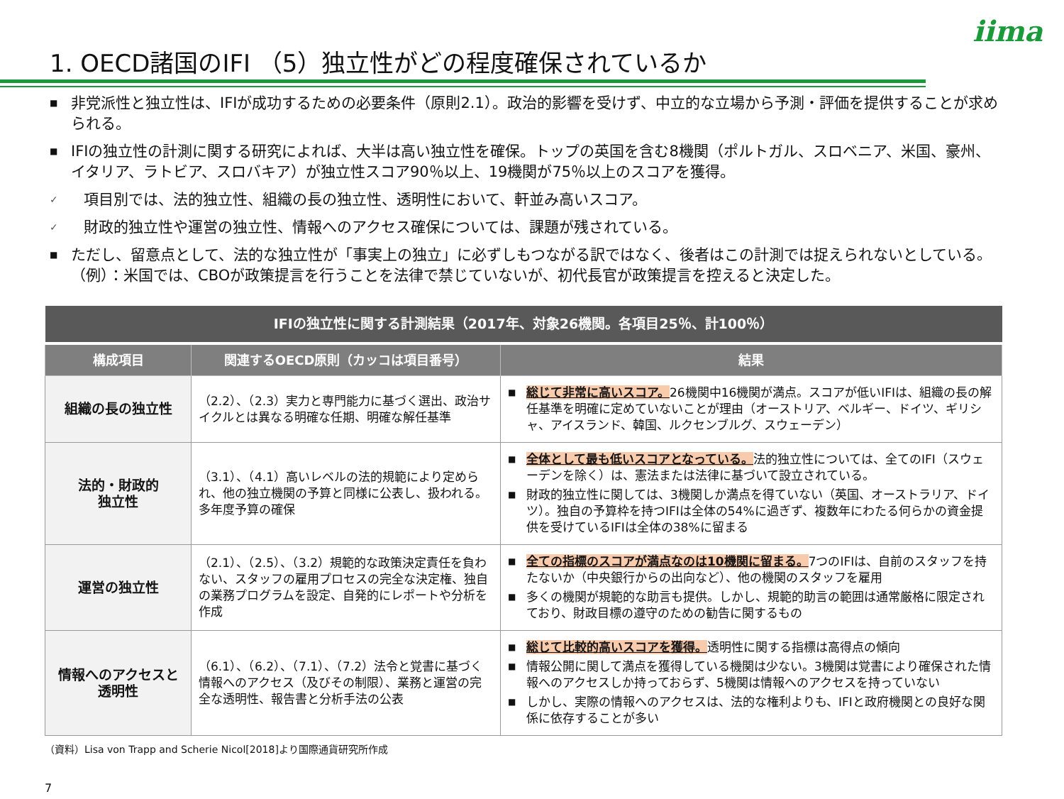iima
1. OECD諸国のIFI （5）独立性がどの程度確保されているか
■ 非党派性と独立性は、IFIが成功するための必要条件（原則2.1）。政治的影響を受けず、中立的な立場から予測・評価を提供することが求められる。
■ IFIの独立性の計測に関する研究によれば、大半は高い独立性を確保。トップの英国を含む8機関（ポルトガル、スロベニア、米国、豪州、イタリア、ラトビア、スロバキア）が独立性スコア90％以上、19機関が75％以上のスコアを獲得。
✓ 項目別では、法的独立性、組織の長の独立性、透明性において、軒並み高いスコア。
✓ 財政的独立性や運営の独立性、情報へのアクセス確保については、課題が残されている。
■ ただし、留意点として、法的な独立性が「事実上の独立」に必ずしもつながる訳ではなく、後者はこの計測では捉えられないとしている。（例）：米国では、CBOが政策提言を行うことを法律で禁じていないが、初代長官が政策提言を控えると決定した。
| IFIの独立性に関する計測結果（2017年、対象26機関。各項目25％、計100％） | | |
| --- | --- | --- |
| 構成項目 | 関連するOECD原則（カッコは項目番号） | 結果 |
| 組織の長の独立性 | （2.2）、（2.3）実力と専門能力に基づく選出、政治サイクルとは異なる明確な任期、明確な解任基準 | ■ 総じて非常に高いスコア。 26機関中16機関が満点。スコアが低いIFIは、組織の長の解任基準を明確に定めていないことが理由（オーストリア、ベルギー、ドイツ、ギリシャ、アイスランド、韓国、ルクセンブルグ、スウェーデン） |
| 法的・財政的 独立性 | （3.1）、（4.1）高いレベルの法的規範により定められ、他の独立機関の予算と同様に公表し、扱われる。多年度予算の確保 | ■ 全体として最も低いスコアとなっている。 法的独立性については、全てのIFI（スウェーデンを除く）は、憲法または法律に基づいて設立されている。 ■ 財政的独立性に関しては、3機関しか満点を得ていない（英国、オーストラリア、ドイツ）。独自の予算枠を持つIFIは全体の54%に過ぎず、複数年にわたる何らかの資金提供を受けているIFIは全体の38%に留まる |
| 運営の独立性 | （2.1）、（2.5）、（3.2）規範的な政策決定責任を負わない、スタッフの雇用プロセスの完全な決定権、独自の業務プログラムを設定、自発的にレポートや分析を作成 | ■ 全ての指標のスコアが満点なのは10機関に留まる。 7つのIFIは、自前のスタッフを持たないか（中央銀行からの出向など）、他の機関のスタッフを雇用 ■ 多くの機関が規範的な助言も提供。しかし、規範的助言の範囲は通常厳格に限定されており、財政目標の遵守のための勧告に関するもの |
| 情報へのアクセスと 透明性 | （6.1）、（6.2）、（7.1）、（7.2）法令と覚書に基づく情報へのアクセス（及びその制限）、業務と運営の完全な透明性、報告書と分析手法の公表 | ■ 総じて比較的高いスコアを獲得。 透明性に関する指標は高得点の傾向 ■ 情報公開に関して満点を獲得している機関は少ない。3機関は覚書により確保された情報へのアクセスしか持っておらず、5機関は情報へのアクセスを持っていない ■ しかし、実際の情報へのアクセスは、法的な権利よりも、IFIと政府機関との良好な関係に依存することが多い |
（資料）Lisa von Trapp and Scherie Nicol[2018]より国際通貨研究所作成
7